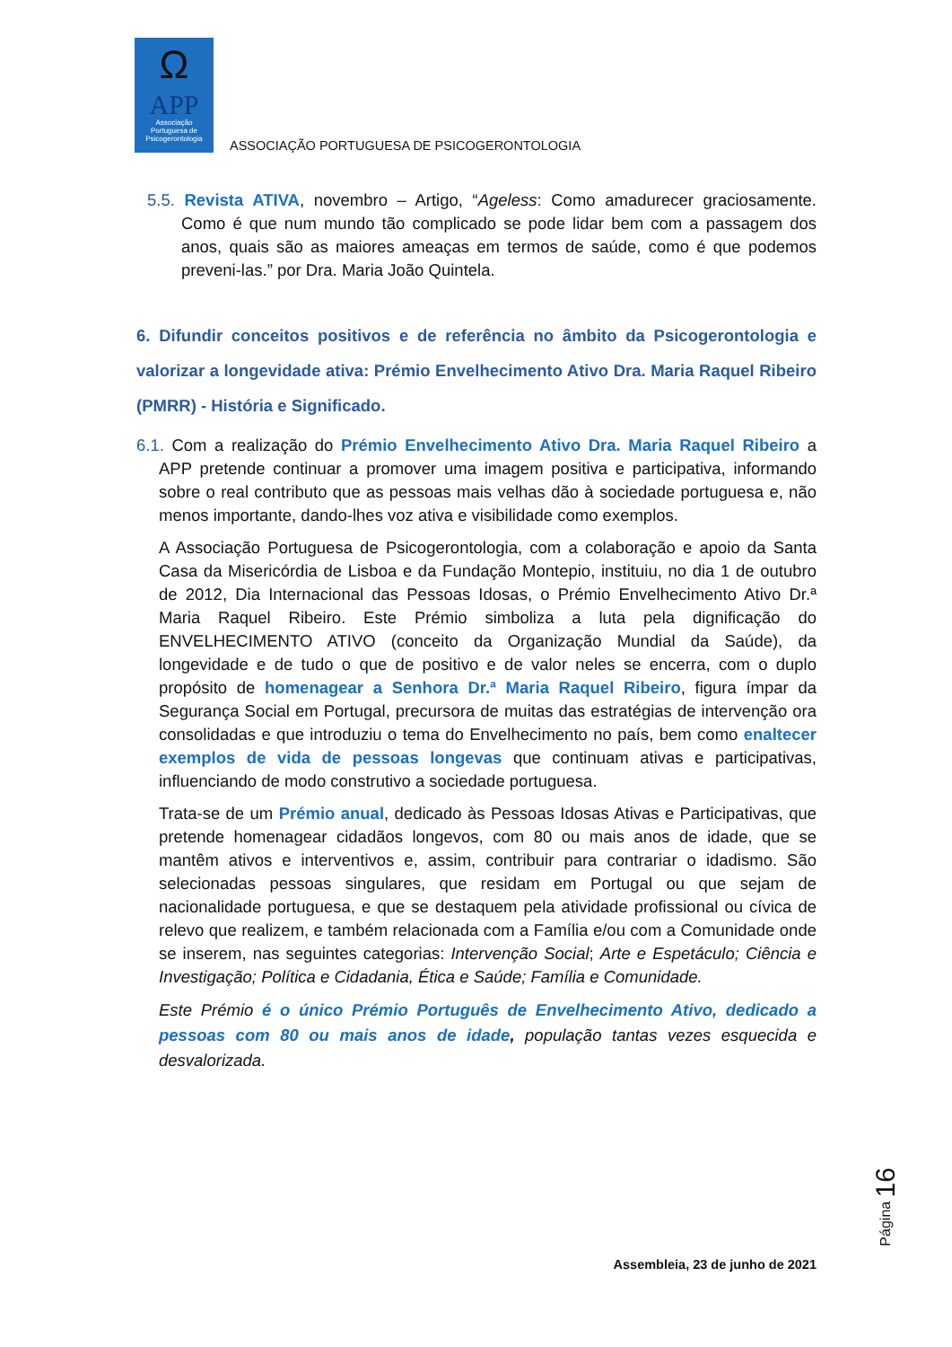Ω
APP
Associação
Portuguesa de
Psicogerontologia
ASSOCIAÇÃO PORTUGUESA DE PSICOGERONTOLOGIA
5.5. Revista ATIVA, novembro – Artigo, “Ageless: Como amadurecer graciosamente. Como é que num mundo tão complicado se pode lidar bem com a passagem dos anos, quais são as maiores ameaças em termos de saúde, como é que podemos preveni-las.” por Dra. Maria João Quintela.
6. Difundir conceitos positivos e de referência no âmbito da Psicogerontologia e valorizar a longevidade ativa: Prémio Envelhecimento Ativo Dra. Maria Raquel Ribeiro (PMRR) - História e Significado.
6.1. Com a realização do Prémio Envelhecimento Ativo Dra. Maria Raquel Ribeiro a APP pretende continuar a promover uma imagem positiva e participativa, informando sobre o real contributo que as pessoas mais velhas dão à sociedade portuguesa e, não menos importante, dando-lhes voz ativa e visibilidade como exemplos.
A Associação Portuguesa de Psicogerontologia, com a colaboração e apoio da Santa Casa da Misericórdia de Lisboa e da Fundação Montepio, instituiu, no dia 1 de outubro de 2012, Dia Internacional das Pessoas Idosas, o Prémio Envelhecimento Ativo Dr.ª Maria Raquel Ribeiro. Este Prémio simboliza a luta pela dignificação do ENVELHECIMENTO ATIVO (conceito da Organização Mundial da Saúde), da longevidade e de tudo o que de positivo e de valor neles se encerra, com o duplo propósito de homenagear a Senhora Dr.ª Maria Raquel Ribeiro, figura ímpar da Segurança Social em Portugal, precursora de muitas das estratégias de intervenção ora consolidadas e que introduziu o tema do Envelhecimento no país, bem como enaltecer exemplos de vida de pessoas longevas que continuam ativas e participativas, influenciando de modo construtivo a sociedade portuguesa.
Trata-se de um Prémio anual, dedicado às Pessoas Idosas Ativas e Participativas, que pretende homenagear cidadãos longevos, com 80 ou mais anos de idade, que se mantêm ativos e interventivos e, assim, contribuir para contrariar o idadismo. São selecionadas pessoas singulares, que residam em Portugal ou que sejam de nacionalidade portuguesa, e que se destaquem pela atividade profissional ou cívica de relevo que realizem, e também relacionada com a Família e/ou com a Comunidade onde se inserem, nas seguintes categorias: Intervenção Social; Arte e Espetáculo; Ciência e Investigação; Política e Cidadania, Ética e Saúde; Família e Comunidade.
Este Prémio é o único Prémio Português de Envelhecimento Ativo, dedicado a pessoas com 80 ou mais anos de idade, população tantas vezes esquecida e desvalorizada.
Página 16
Assembleia, 23 de junho de 2021